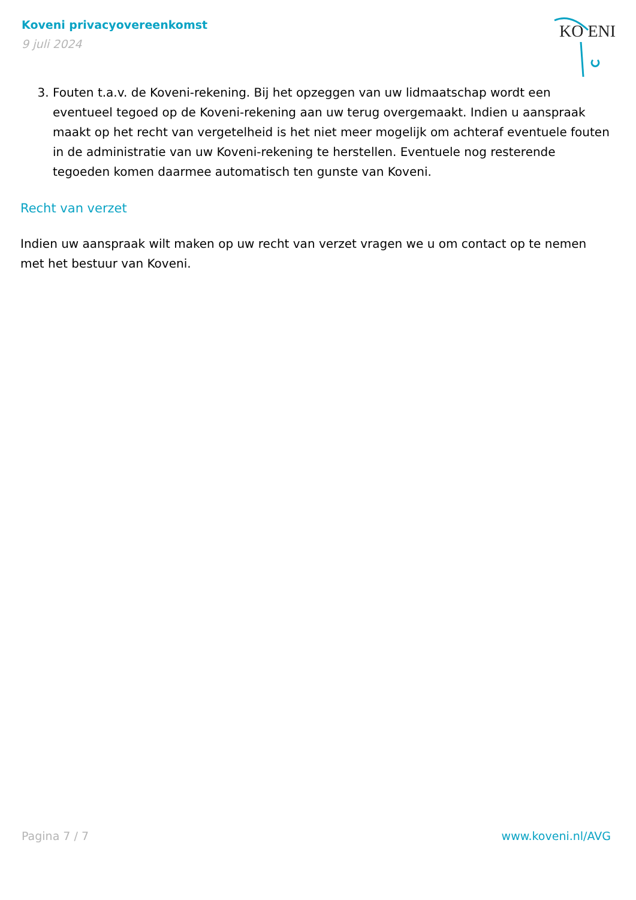Koveni privacyovereenkomst
9 juli 2024
KO ENI
3. Fouten t.a.v. de Koveni-rekening. Bij het opzeggen van uw lidmaatschap wordt een eventueel tegoed op de Koveni-rekening aan uw terug overgemaakt. Indien u aanspraak maakt op het recht van vergetelheid is het niet meer mogelijk om achteraf eventuele fouten in de administratie van uw Koveni-rekening te herstellen. Eventuele nog resterende tegoeden komen daarmee automatisch ten gunste van Koveni.
Recht van verzet
Indien uw aanspraak wilt maken op uw recht van verzet vragen we u om contact op te nemen met het bestuur van Koveni.
Pagina 7 / 7 www.koveni.nl/AVG